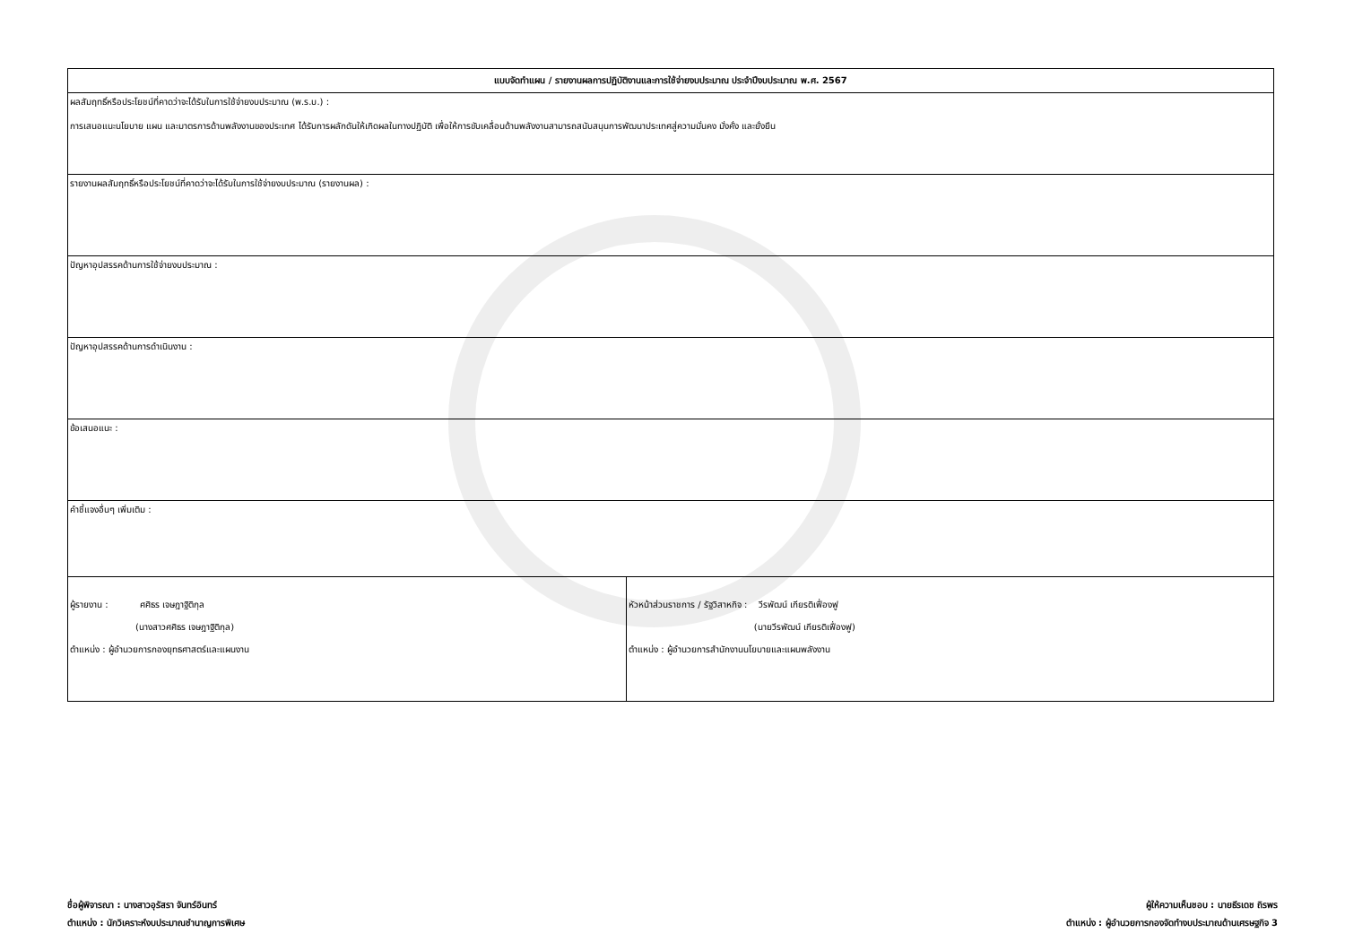| แบบจัดทำแผน / รายงานผลการปฏิบัติงานและการใช้จ่ายงบประมาณ ประจำปีงบประมาณ พ.ศ. 2567 | |
| ผลสัมฤทธิ์หรือประโยชน์ที่คาดว่าจะได้รับในการใช้จ่ายงบประมาณ (พ.ร.บ.) : การเสนอแนะนโยบาย แผน และมาตรการด้านพลังงานของประเทศ ได้รับการผลักดันให้เกิดผลในทางปฏิบัติ เพื่อให้การขับเคลื่อนด้านพลังงานสามารถสนับสนุนการพัฒนาประเทศสู่ความมั่นคง มั่งคั่ง และยั่งยืน | |
| รายงานผลสัมฤทธิ์หรือประโยชน์ที่คาดว่าจะได้รับในการใช้จ่ายงบประมาณ (รายงานผล) : | |
| ปัญหาอุปสรรคด้านการใช้จ่ายงบประมาณ : | |
| ปัญหาอุปสรรคด้านการดำเนินงาน : | |
| ข้อเสนอแนะ : | |
| คำชี้แจงอื่นๆ เพิ่มเติม : | |
| ผู้รายงาน : ศศิธร เจษฎาฐิติกุล (นางสาวศศิธร เจษฎาฐิติกุล) ตำแหน่ง : ผู้อำนวยการกองยุทธศาสตร์และแผนงาน | หัวหน้าส่วนราชการ / รัฐวิสาหกิจ : วีรพัฒน์ เกียรติเฟื่องฟู (นายวีรพัฒน์ เกียรติเฟื่องฟู) ตำแหน่ง : ผู้อำนวยการสำนักงานนโยบายและแผนพลังงาน |
ชื่อผู้พิจารณา : นางสาวอุรัสรา จันทร์อินทร์
ตำแหน่ง : นักวิเคราะห์งบประมาณชำนาญการพิเศษ
ผู้ให้ความเห็นชอบ : นายธีรเดช ถิรพร
ตำแหน่ง : ผู้อำนวยการกองจัดทำงบประมาณด้านเศรษฐกิจ 3